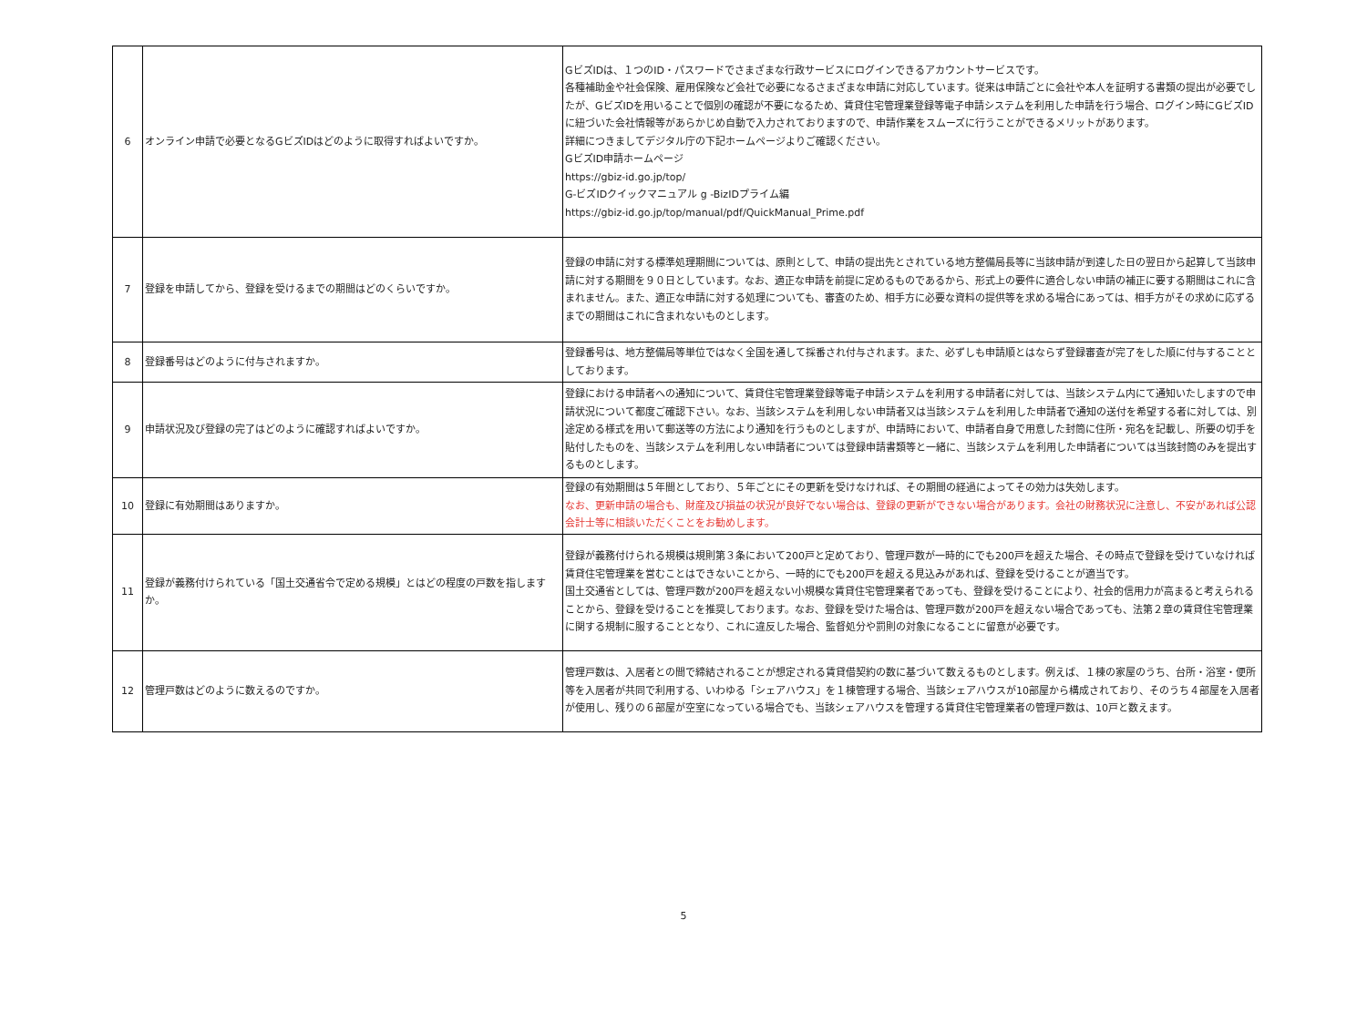| 6 | オンライン申請で必要となるGビズIDはどのように取得すればよいですか。 | GビズIDは、１つのID・パスワードでさまざまな行政サービスにログインできるアカウントサービスです。 各種補助金や社会保険、雇用保険など会社で必要になるさまざまな申請に対応しています。従来は申請ごとに会社や本人を証明する書類の提出が必要でしたが、GビズIDを用いることで個別の確認が不要になるため、賃貸住宅管理業登録等電子申請システムを利用した申請を行う場合、ログイン時にGビズIDに紐づいた会社情報等があらかじめ自動で入力されておりますので、申請作業をスムーズに行うことができるメリットがあります。 詳細につきましてデジタル庁の下記ホームページよりご確認ください。 GビズID申請ホームページ https://gbiz-id.go.jp/top/ G-ビズIDクイックマニュアル g -BizIDプライム編 https://gbiz-id.go.jp/top/manual/pdf/QuickManual_Prime.pdf |
| 7 | 登録を申請してから、登録を受けるまでの期間はどのくらいですか。 | 登録の申請に対する標準処理期間については、原則として、申請の提出先とされている地方整備局長等に当該申請が到達した日の翌日から起算して当該申請に対する期間を９０日としています。なお、適正な申請を前提に定めるものであるから、形式上の要件に適合しない申請の補正に要する期間はこれに含まれません。また、適正な申請に対する処理についても、審査のため、相手方に必要な資料の提供等を求める場合にあっては、相手方がその求めに応ずるまでの期間はこれに含まれないものとします。 |
| 8 | 登録番号はどのように付与されますか。 | 登録番号は、地方整備局等単位ではなく全国を通して採番され付与されます。また、必ずしも申請順とはならず登録審査が完了をした順に付与することとしております。 |
| 9 | 申請状況及び登録の完了はどのように確認すればよいですか。 | 登録における申請者への通知について、賃貸住宅管理業登録等電子申請システムを利用する申請者に対しては、当該システム内にて通知いたしますので申請状況について都度ご確認下さい。なお、当該システムを利用しない申請者又は当該システムを利用した申請者で通知の送付を希望する者に対しては、別途定める様式を用いて郵送等の方法により通知を行うものとしますが、申請時において、申請者自身で用意した封筒に住所・宛名を記載し、所要の切手を貼付したものを、当該システムを利用しない申請者については登録申請書類等と一緒に、当該システムを利用した申請者については当該封筒のみを提出するものとします。 |
| 10 | 登録に有効期間はありますか。 | 登録の有効期間は５年間としており、５年ごとにその更新を受けなければ、その期間の経過によってその効力は失効します。 なお、更新申請の場合も、財産及び損益の状況が良好でない場合は、登録の更新ができない場合があります。会社の財務状況に注意し、不安があれば公認会計士等に相談いただくことをお勧めします。 |
| 11 | 登録が義務付けられている「国土交通省令で定める規模」とはどの程度の戸数を指しますか。 | 登録が義務付けられる規模は規則第３条において200戸と定めており、管理戸数が一時的にでも200戸を超えた場合、その時点で登録を受けていなければ賃貸住宅管理業を営むことはできないことから、一時的にでも200戸を超える見込みがあれば、登録を受けることが適当です。 国土交通省としては、管理戸数が200戸を超えない小規模な賃貸住宅管理業者であっても、登録を受けることにより、社会的信用力が高まると考えられることから、登録を受けることを推奨しております。なお、登録を受けた場合は、管理戸数が200戸を超えない場合であっても、法第２章の賃貸住宅管理業に関する規制に服することとなり、これに違反した場合、監督処分や罰則の対象になることに留意が必要です。 |
| 12 | 管理戸数はどのように数えるのですか。 | 管理戸数は、入居者との間で締結されることが想定される賃貸借契約の数に基づいて数えるものとします。例えば、１棟の家屋のうち、台所・浴室・便所等を入居者が共同で利用する、いわゆる「シェアハウス」を１棟管理する場合、当該シェアハウスが10部屋から構成されており、そのうち４部屋を入居者が使用し、残りの６部屋が空室になっている場合でも、当該シェアハウスを管理する賃貸住宅管理業者の管理戸数は、10戸と数えます。 |
5